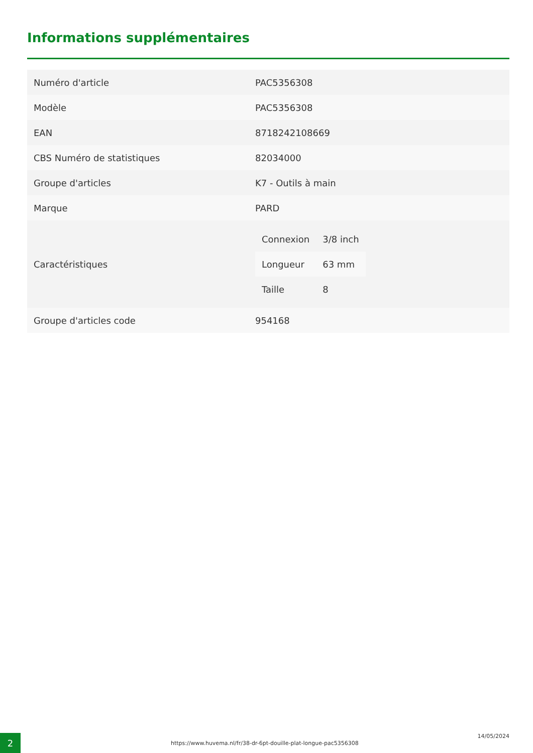Informations supplémentaires
| Numéro d'article | PAC5356308 |
| Modèle | PAC5356308 |
| EAN | 8718242108669 |
| CBS Numéro de statistiques | 82034000 |
| Groupe d'articles | K7 - Outils à main |
| Marque | PARD |
| Caractéristiques | / Connexion / 3/8 inch / / Longueur / 63 mm / / Taille / 8 / |
| Groupe d'articles code | 954168 |
2
https://www.huvema.nl/fr/38-dr-6pt-douille-plat-longue-pac5356308
14/05/2024